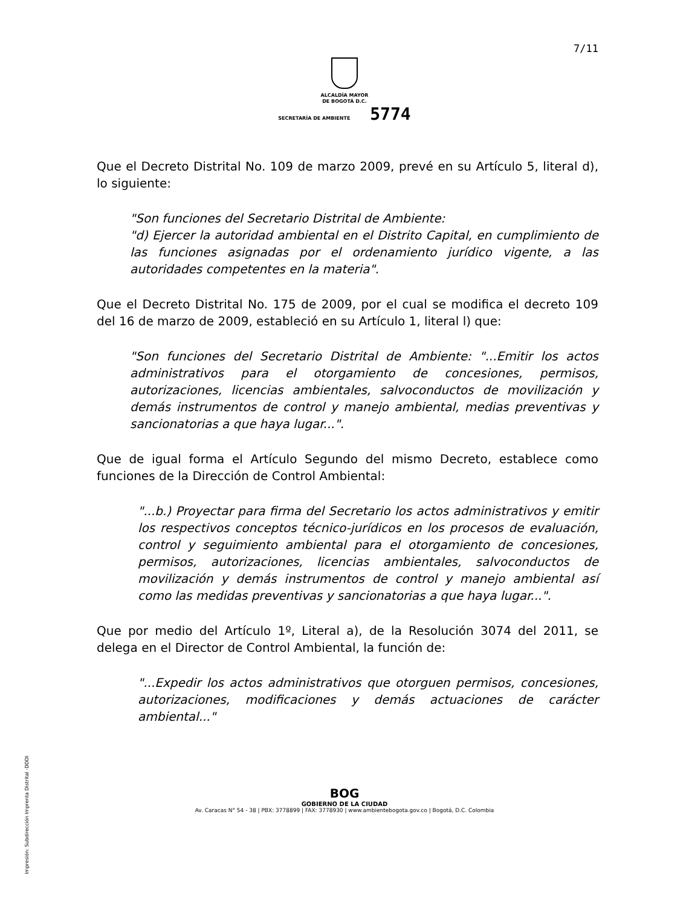7/11
ALCALDÍA MAYOR
DE BOGOTÁ D.C.
SECRETARÍA DE AMBIENTE 5774
Que el Decreto Distrital No. 109 de marzo 2009, prevé en su Artículo 5, literal d), lo siguiente:
"Son funciones del Secretario Distrital de Ambiente:
"d) Ejercer la autoridad ambiental en el Distrito Capital, en cumplimiento de las funciones asignadas por el ordenamiento jurídico vigente, a las autoridades competentes en la materia".
Que el Decreto Distrital No. 175 de 2009, por el cual se modifica el decreto 109 del 16 de marzo de 2009, estableció en su Artículo 1, literal l) que:
"Son funciones del Secretario Distrital de Ambiente: "...Emitir los actos administrativos para el otorgamiento de concesiones, permisos, autorizaciones, licencias ambientales, salvoconductos de movilización y demás instrumentos de control y manejo ambiental, medias preventivas y sancionatorias a que haya lugar...".
Que de igual forma el Artículo Segundo del mismo Decreto, establece como funciones de la Dirección de Control Ambiental:
"...b.) Proyectar para firma del Secretario los actos administrativos y emitir los respectivos conceptos técnico-jurídicos en los procesos de evaluación, control y seguimiento ambiental para el otorgamiento de concesiones, permisos, autorizaciones, licencias ambientales, salvoconductos de movilización y demás instrumentos de control y manejo ambiental así como las medidas preventivas y sancionatorias a que haya lugar...".
Que por medio del Artículo 1º, Literal a), de la Resolución 3074 del 2011, se delega en el Director de Control Ambiental, la función de:
"...Expedir los actos administrativos que otorguen permisos, concesiones, autorizaciones, modificaciones y demás actuaciones de carácter ambiental..."
Impresión: Subdirección Imprenta Distrital -DDDI
BOG
GOBIERNO DE LA CIUDAD
Av. Caracas N° 54 - 38 | PBX: 3778899 | FAX: 3778930 | www.ambientebogota.gov.co | Bogotá, D.C. Colombia